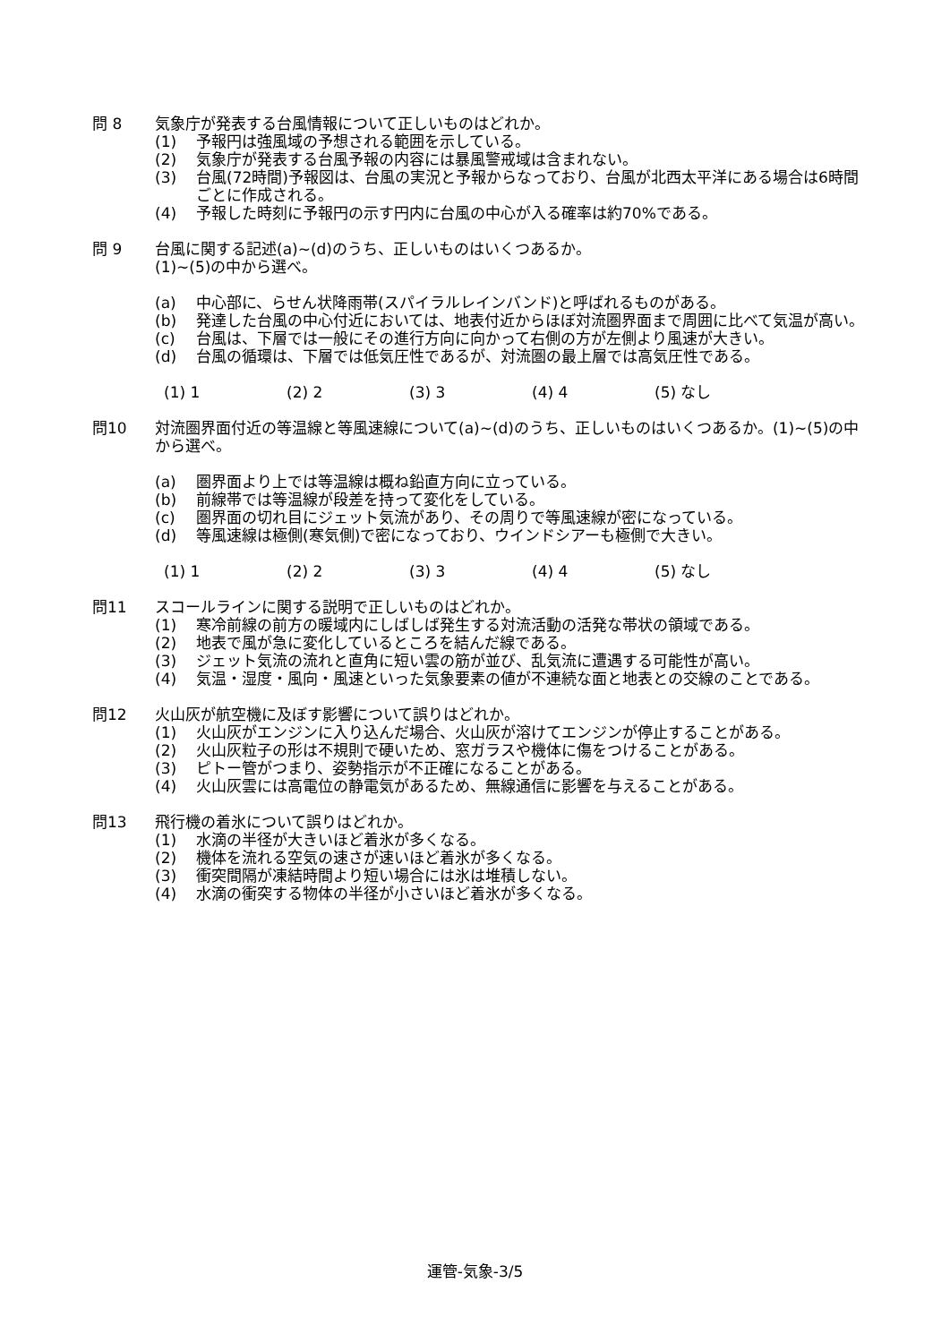問 8 気象庁が発表する台風情報について正しいものはどれか。
(1) 予報円は強風域の予想される範囲を示している。
(2) 気象庁が発表する台風予報の内容には暴風警戒域は含まれない。
(3) 台風(72時間)予報図は、台風の実況と予報からなっており、台風が北西太平洋にある場合は6時間ごとに作成される。
(4) 予報した時刻に予報円の示す円内に台風の中心が入る確率は約70%である。
問 9 台風に関する記述(a)~(d)のうち、正しいものはいくつあるか。
(1)~(5)の中から選べ。
(a) 中心部に、らせん状降雨帯(スパイラルレインバンド)と呼ばれるものがある。
(b) 発達した台風の中心付近においては、地表付近からほぼ対流圏界面まで周囲に比べて気温が高い。
(c) 台風は、下層では一般にその進行方向に向かって右側の方が左側より風速が大きい。
(d) 台風の循環は、下層では低気圧性であるが、対流圏の最上層では高気圧性である。
(1) 1 (2) 2 (3) 3 (4) 4 (5) なし
問10 対流圏界面付近の等温線と等風速線について(a)~(d)のうち、正しいものはいくつあるか。(1)~(5)の中から選べ。
(a) 圏界面より上では等温線は概ね鉛直方向に立っている。
(b) 前線帯では等温線が段差を持って変化をしている。
(c) 圏界面の切れ目にジェット気流があり、その周りで等風速線が密になっている。
(d) 等風速線は極側(寒気側)で密になっており、ウインドシアーも極側で大きい。
(1) 1 (2) 2 (3) 3 (4) 4 (5) なし
問11 スコールラインに関する説明で正しいものはどれか。
(1) 寒冷前線の前方の暖域内にしばしば発生する対流活動の活発な帯状の領域である。
(2) 地表で風が急に変化しているところを結んだ線である。
(3) ジェット気流の流れと直角に短い雲の筋が並び、乱気流に遭遇する可能性が高い。
(4) 気温・湿度・風向・風速といった気象要素の値が不連続な面と地表との交線のことである。
問12 火山灰が航空機に及ぼす影響について誤りはどれか。
(1) 火山灰がエンジンに入り込んだ場合、火山灰が溶けてエンジンが停止することがある。
(2) 火山灰粒子の形は不規則で硬いため、窓ガラスや機体に傷をつけることがある。
(3) ピトー管がつまり、姿勢指示が不正確になることがある。
(4) 火山灰雲には高電位の静電気があるため、無線通信に影響を与えることがある。
問13 飛行機の着氷について誤りはどれか。
(1) 水滴の半径が大きいほど着氷が多くなる。
(2) 機体を流れる空気の速さが速いほど着氷が多くなる。
(3) 衝突間隔が凍結時間より短い場合には氷は堆積しない。
(4) 水滴の衝突する物体の半径が小さいほど着氷が多くなる。
運管-気象-3/5